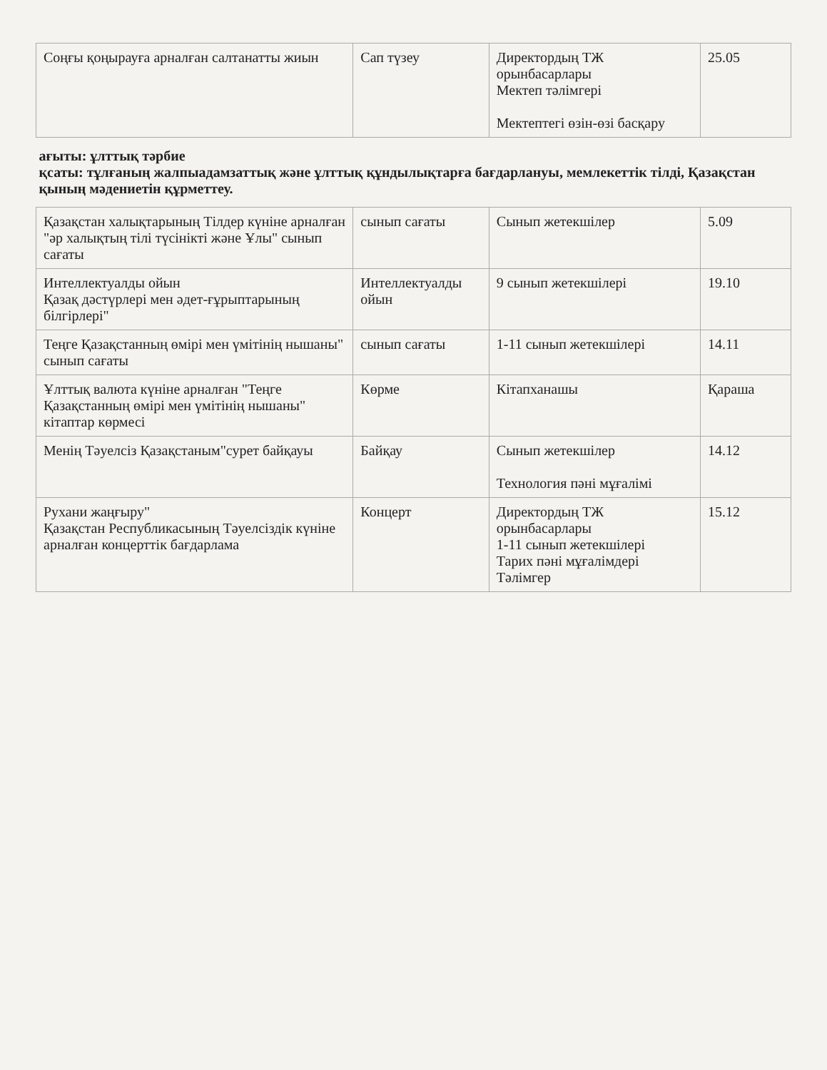| Соңғы қоңырауға арналған салтанатты жиын | Сап түзеу | Директордың ТЖ орынбасарлары Мектеп тәлімгері Мектептегі өзін-өзі басқару | 25.05 |
| ағыты: ұлттық тәрбие қсаты: тұлғаның жалпыадамзаттық және ұлттық құндылықтарға бағдарлануы, мемлекеттік тілді, Қазақстан қының мәдениетін құрметтеу. | | | |
| Қазақстан халықтарының Тілдер күніне арналған "әр халықтың тілі түсінікті және Ұлы" сынып сағаты | сынып сағаты | Сынып жетекшілер | 5.09 |
| Интеллектуалды ойын Қазақ дәстүрлері мен әдет-ғұрыптарының білгірлері" | Интеллектуалды ойын | 9 сынып жетекшілері | 19.10 |
| Теңге Қазақстанның өмірі мен үмітінің нышаны" сынып сағаты | сынып сағаты | 1-11 сынып жетекшілері | 14.11 |
| Ұлттық валюта күніне арналған "Теңге Қазақстанның өмірі мен үмітінің нышаны" кітаптар көрмесі | Көрме | Кітапханашы | Қараша |
| Менің Тәуелсіз Қазақстаным"сурет байқауы | Байқау | Сынып жетекшілер Технология пәні мұғалімі | 14.12 |
| Рухани жаңғыру" Қазақстан Республикасының Тәуелсіздік күніне арналған концерттік бағдарлама | Концерт | Директордың ТЖ орынбасарлары 1-11 сынып жетекшілері Тарих пәні мұғалімдері Тәлімгер | 15.12 |